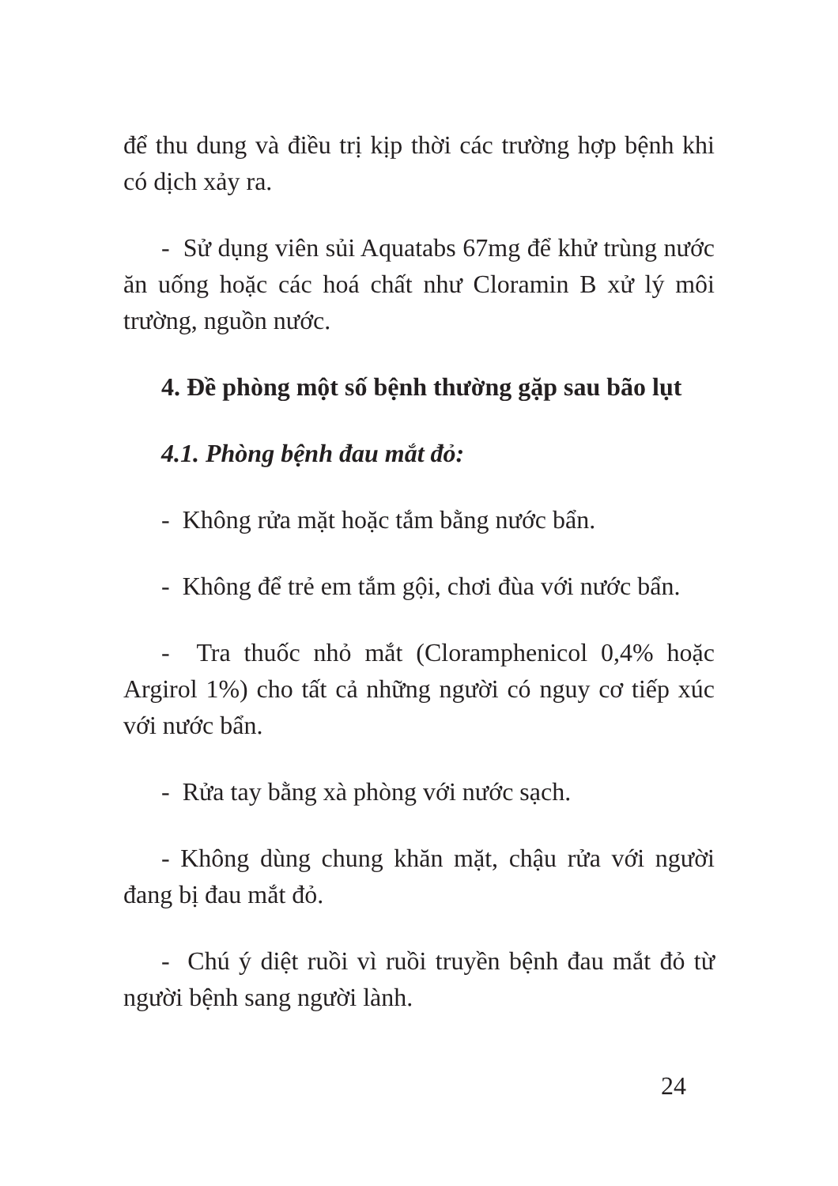để thu dung và điều trị kịp thời các trường hợp bệnh khi có dịch xảy ra.
- Sử dụng viên sủi Aquatabs 67mg để khử trùng nước ăn uống hoặc các hoá chất như Cloramin B xử lý môi trường, nguồn nước.
4. Đề phòng một số bệnh thường gặp sau bão lụt
4.1. Phòng bệnh đau mắt đỏ:
- Không rửa mặt hoặc tắm bằng nước bẩn.
- Không để trẻ em tắm gội, chơi đùa với nước bẩn.
- Tra thuốc nhỏ mắt (Cloramphenicol 0,4% hoặc Argirol 1%) cho tất cả những người có nguy cơ tiếp xúc với nước bẩn.
- Rửa tay bằng xà phòng với nước sạch.
- Không dùng chung khăn mặt, chậu rửa với người đang bị đau mắt đỏ.
- Chú ý diệt ruồi vì ruồi truyền bệnh đau mắt đỏ từ người bệnh sang người lành.
24